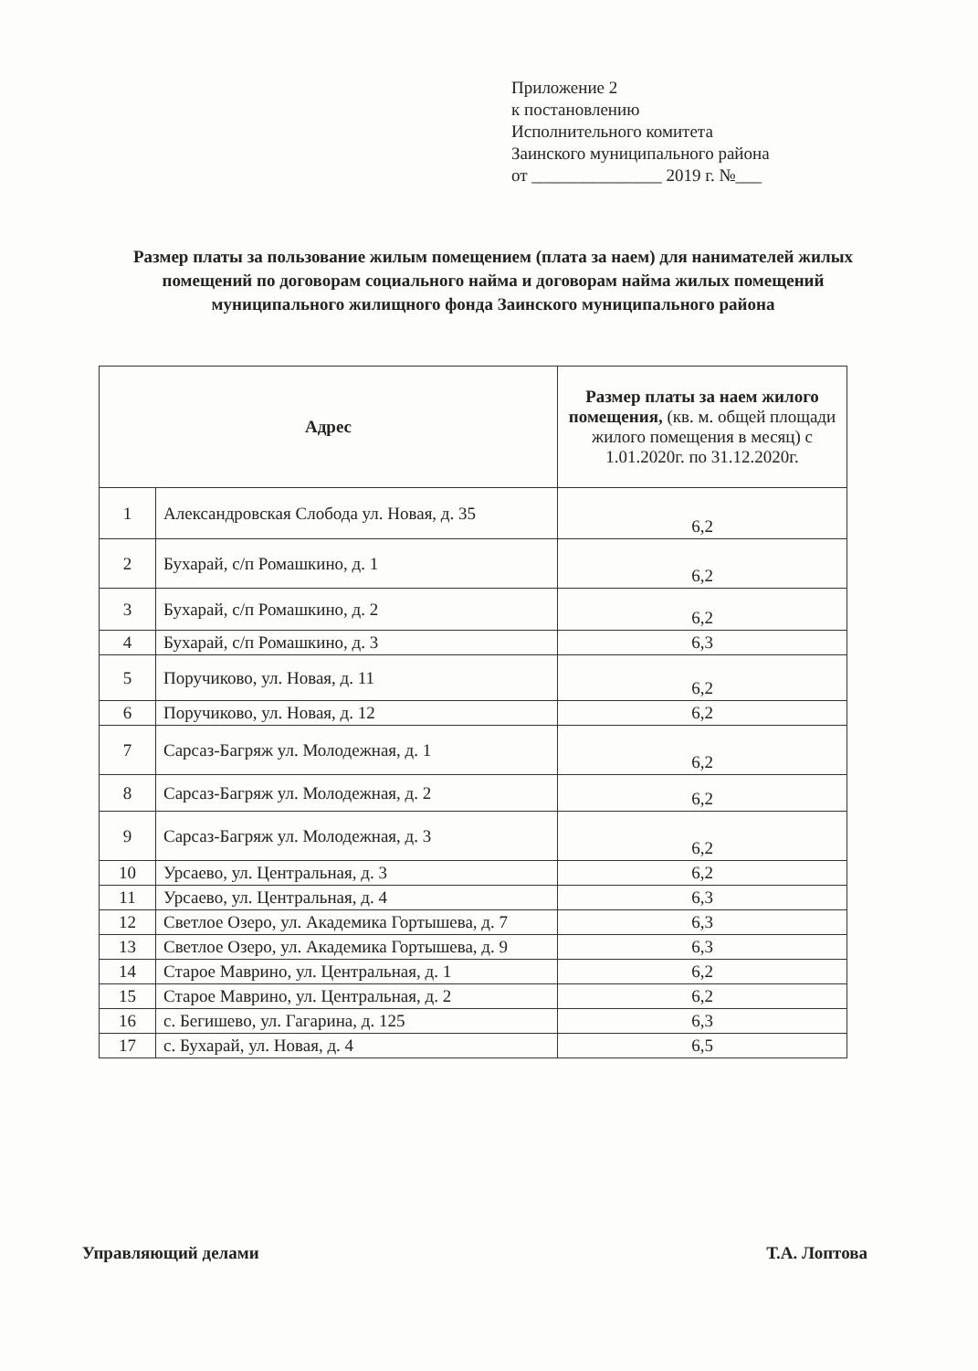Приложение 2
к постановлению
Исполнительного комитета
Заинского муниципального района
от _______________ 2019 г. №___
Размер платы за пользование жилым помещением (плата за наем) для нанимателей жилых помещений по договорам социального найма и договорам найма жилых помещений муниципального жилищного фонда Заинского муниципального района
| Адрес | | Размер платы за наем жилого помещения, (кв. м. общей площади жилого помещения в месяц) с 1.01.2020г. по 31.12.2020г. |
| --- | --- | --- |
| 1 | Александровская Слобода ул. Новая, д. 35 | 6,2 |
| 2 | Бухарай, с/п Ромашкино, д. 1 | 6,2 |
| 3 | Бухарай, с/п Ромашкино, д. 2 | 6,2 |
| 4 | Бухарай, с/п Ромашкино, д. 3 | 6,3 |
| 5 | Поручиково, ул. Новая, д. 11 | 6,2 |
| 6 | Поручиково, ул. Новая, д. 12 | 6,2 |
| 7 | Сарсаз-Багряж ул. Молодежная, д. 1 | 6,2 |
| 8 | Сарсаз-Багряж ул. Молодежная, д. 2 | 6,2 |
| 9 | Сарсаз-Багряж ул. Молодежная, д. 3 | 6,2 |
| 10 | Урсаево, ул. Центральная, д. 3 | 6,2 |
| 11 | Урсаево, ул. Центральная, д. 4 | 6,3 |
| 12 | Светлое Озеро, ул. Академика Гортышева, д. 7 | 6,3 |
| 13 | Светлое Озеро, ул. Академика Гортышева, д. 9 | 6,3 |
| 14 | Старое Маврино, ул. Центральная, д. 1 | 6,2 |
| 15 | Старое Маврино, ул. Центральная, д. 2 | 6,2 |
| 16 | с. Бегишево, ул. Гагарина, д. 125 | 6,3 |
| 17 | с. Бухарай, ул. Новая, д. 4 | 6,5 |
Управляющий делами Т.А. Лоптова